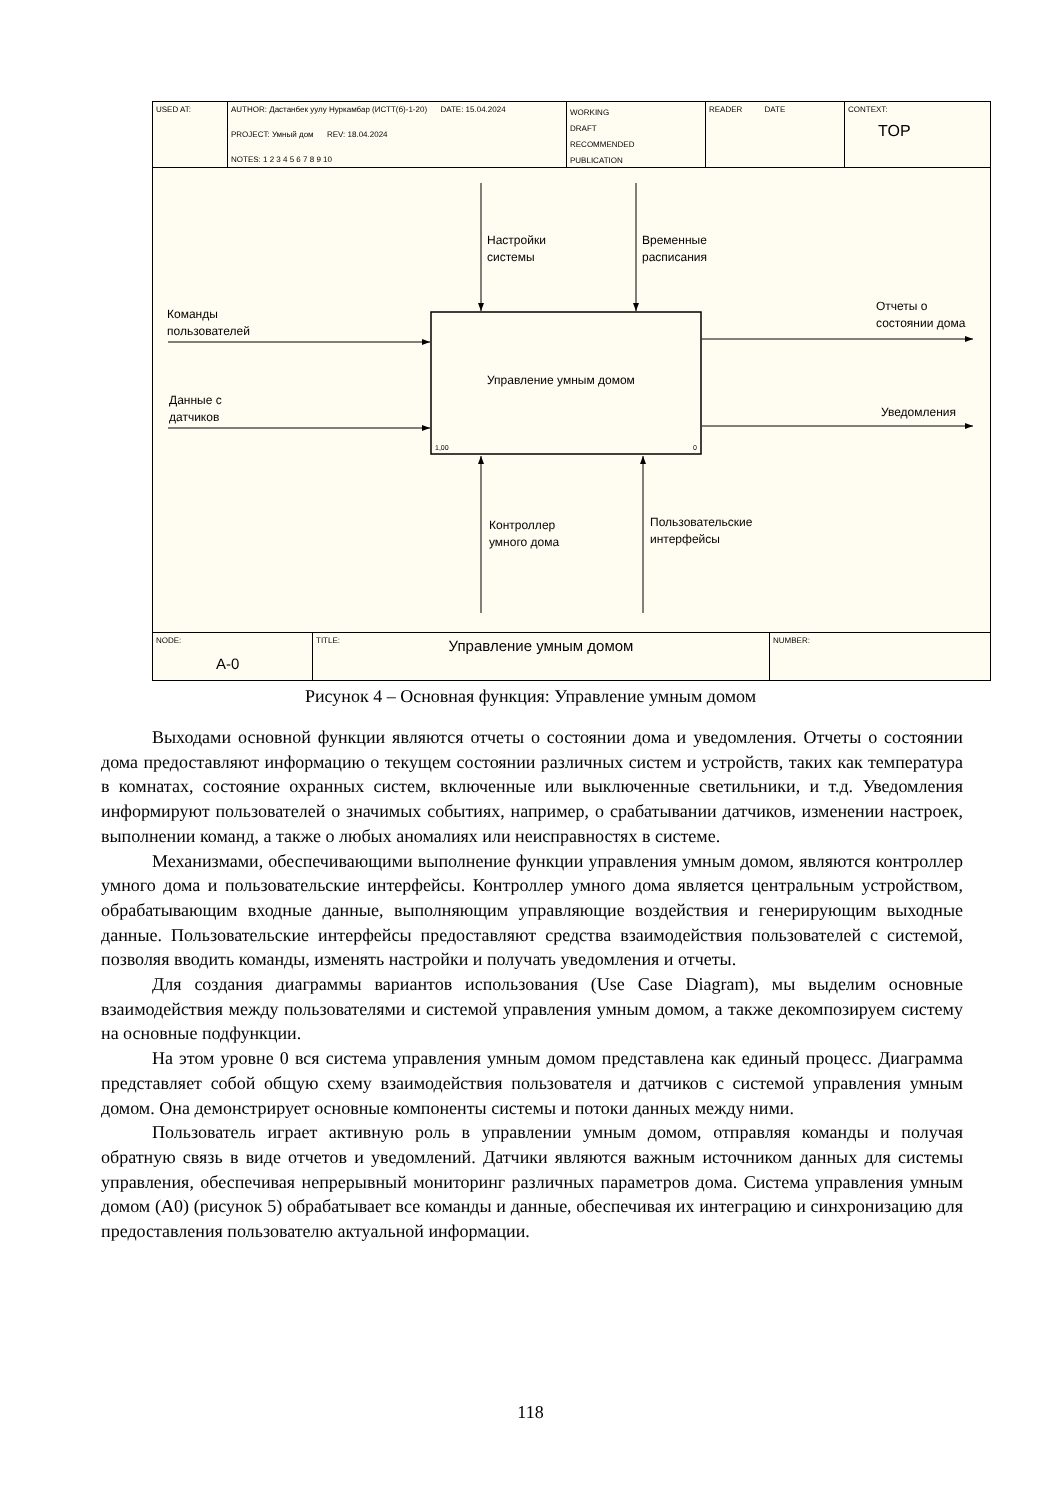USED AT: AUTHOR: Дастанбек уулу Нуркамбар (ИСТТ(б)-1-20) DATE: 15.04.2024
PROJECT: Умный дом REV: 18.04.2024
NOTES: 1 2 3 4 5 6 7 8 9 10
WORKING
DRAFT
RECOMMENDED
PUBLICATION
READER DATE CONTEXT:
TOP
1,00
0
Настройки
системы
Временные
расписания
Команды
пользователей
Данные с
датчиков
Отчеты о
состоянии дома
Уведомления
Управление умным домом
Контроллер
умного дома
Пользовательские
интерфейсы
NODE:
A-0
TITLE:
Управление умным домом
NUMBER:
Рисунок 4 – Основная функция: Управление умным домом
Выходами основной функции являются отчеты о состоянии дома и уведомления. Отчеты о состоянии дома предоставляют информацию о текущем состоянии различных систем и устройств, таких как температура в комнатах, состояние охранных систем, включенные или выключенные светильники, и т.д. Уведомления информируют пользователей о значимых событиях, например, о срабатывании датчиков, изменении настроек, выполнении команд, а также о любых аномалиях или неисправностях в системе.
Механизмами, обеспечивающими выполнение функции управления умным домом, являются контроллер умного дома и пользовательские интерфейсы. Контроллер умного дома является центральным устройством, обрабатывающим входные данные, выполняющим управляющие воздействия и генерирующим выходные данные. Пользовательские интерфейсы предоставляют средства взаимодействия пользователей с системой, позволяя вводить команды, изменять настройки и получать уведомления и отчеты.
Для создания диаграммы вариантов использования (Use Case Diagram), мы выделим основные взаимодействия между пользователями и системой управления умным домом, а также декомпозируем систему на основные подфункции.
На этом уровне 0 вся система управления умным домом представлена как единый процесс. Диаграмма представляет собой общую схему взаимодействия пользователя и датчиков с системой управления умным домом. Она демонстрирует основные компоненты системы и потоки данных между ними.
Пользователь играет активную роль в управлении умным домом, отправляя команды и получая обратную связь в виде отчетов и уведомлений. Датчики являются важным источником данных для системы управления, обеспечивая непрерывный мониторинг различных параметров дома. Система управления умным домом (А0) (рисунок 5) обрабатывает все команды и данные, обеспечивая их интеграцию и синхронизацию для предоставления пользователю актуальной информации.
118